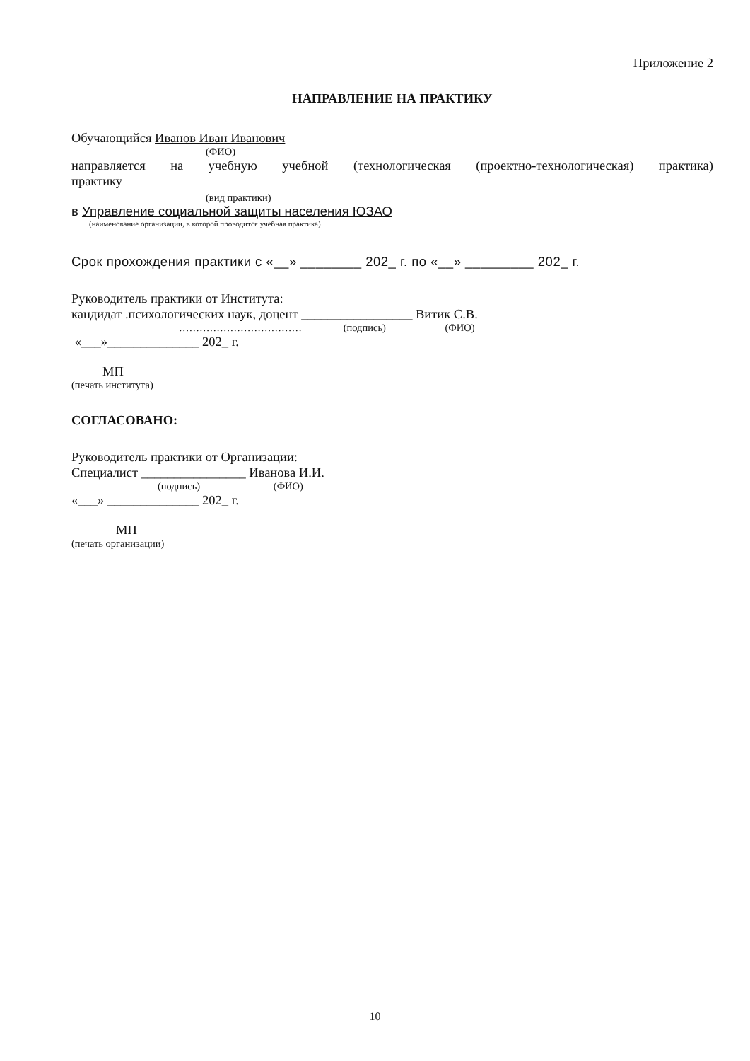Приложение 2
НАПРАВЛЕНИЕ НА ПРАКТИКУ
Обучающийся Иванов Иван Иванович
(ФИО)
направляется на учебную учебной (технологическая (проектно-технологическая) практика)
практику
(вид практики)
в Управление социальной защиты населения ЮЗАО
(наименование организации, в которой проводится учебная практика)
Срок прохождения практики с «__» ________ 202_ г. по «__» _________ 202_ г.
Руководитель практики от Института:
кандидат .психологических наук, доцент _________________ Витик С.В.
……………………………… (подпись) (ФИО)
«___»______________ 202_ г.
МП
(печать института)
СОГЛАСОВАНО:
Руководитель практики от Организации:
Специалист ________________ Иванова И.И.
(подпись) (ФИО)
«___» ______________ 202_ г.
МП
(печать организации)
10